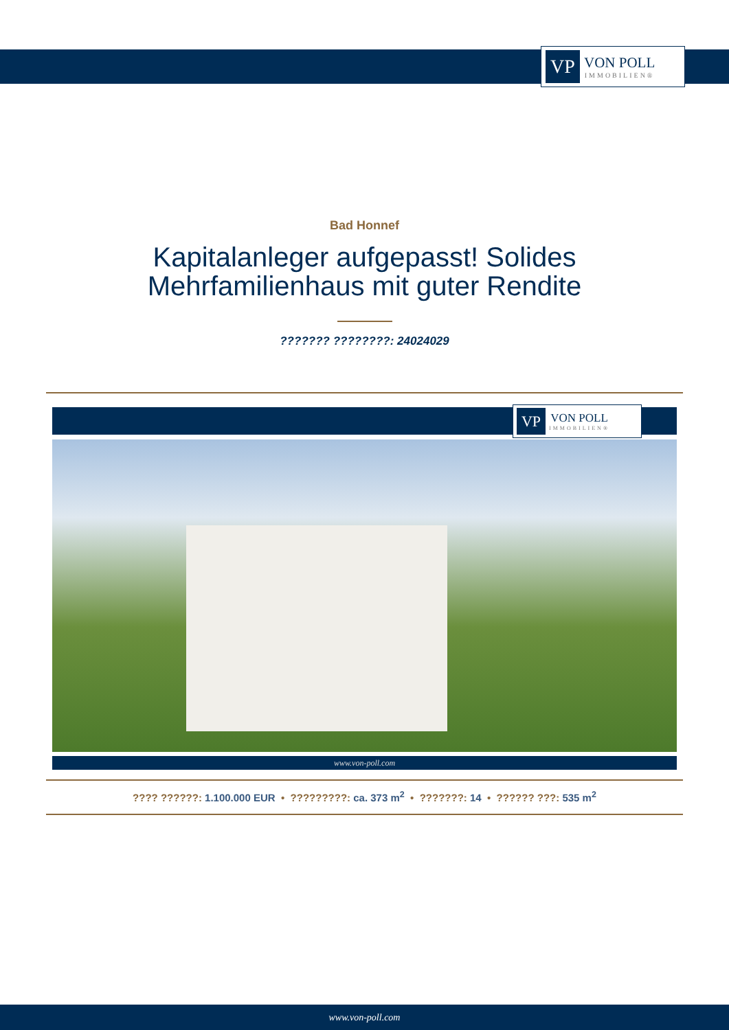VP
VON POLL
IMMOBILIEN®
Bad Honnef
Kapitalanleger aufgepasst! Solides
Mehrfamilienhaus mit guter Rendite
??????? ????????: 24024029
VP
VON POLL
IMMOBILIEN®
www.von-poll.com
???? ??????: 1.100.000 EUR • ?????????: ca. 373 m<sup>2</sup> • ???????: 14 • ?????? ???: 535 m<sup>2</sup>
www.von-poll.com